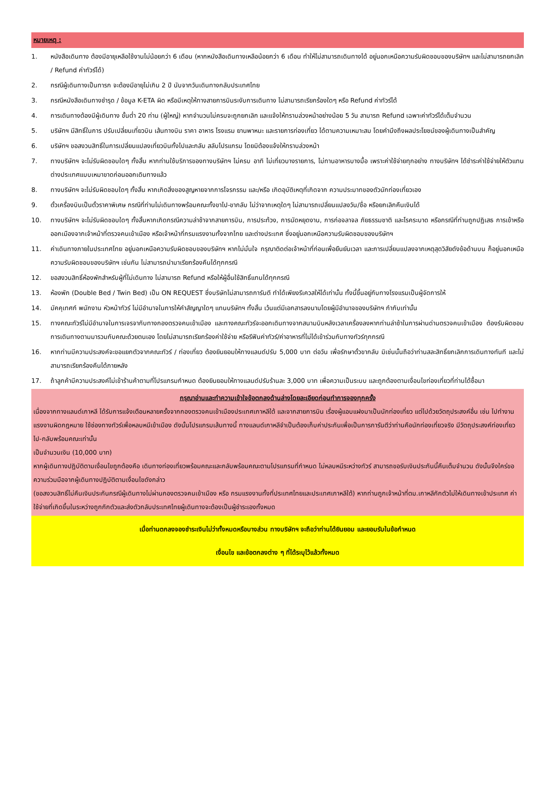หมายเหตุ :
1. หนังสือเดินทาง ต้องมีอายุเหลือใช้งานไม่น้อยกว่า 6 เดือน (หากหนังสือเดินทางเหลือน้อยกว่า 6 เดือน ทำให้ไม่สามารถเดินทางได้ อยู่นอกเหนือความรับผิดชอบของบริษัทฯ และไม่สามารถยกเลิก / Refund ค่าทัวร์ได้)
2. กรณีผู้เดินทางเป็นทารก จะต้องมีอายุไม่เกิน 2 ปี นับจากวันเดินทางกลับประเทศไทย
3. กรณีหนังสือเดินทางชำรุด / ข้อมูล K-ETA ผิด หรือมีเหตุให้ทางสายการบินระงับการเดินทาง ไม่สามารถเรียกร้องใดๆ หรือ Refund ค่าทัวร์ได้
4. การเดินทางต้องมีผู้เดินทาง ขั้นต่ำ 20 ท่าน (ผู้ใหญ่) หากจำนวนไม่ครบจะถูกยกเลิก และแจ้งให้ทราบล่วงหน้าอย่างน้อย 5 วัน สามารถ Refund เฉพาะค่าทัวร์ได้เต็มจำนวน
5. บริษัทฯ มีสิทธิ์ในการ ปรับเปลี่ยนเที่ยวบิน เส้นทางบิน ราคา อาหาร โรงแรม ยานพาหนะ และรายการท่องเที่ยว ได้ตามความเหมาะสม โดยคำนึงถึงผลประโยชน์ของผู้เดินทางเป็นสำคัญ
6. บริษัทฯ ขอสงวนสิทธิ์ในการเปลี่ยนแปลงเที่ยวบินทั้งไปและกลับ สลับโปรแกรม โดยมิต้องแจ้งให้ทราบล่วงหน้า
7. ทางบริษัทฯ จะไม่รับผิดชอบใดๆ ทั้งสิ้น หากท่านใช้บริการของทางบริษัทฯ ไม่ครบ อาทิ ไม่เที่ยวบางรายการ, ไม่ทานอาหารบางมื้อ เพราะค่าใช้จ่ายทุกอย่าง ทางบริษัทฯ ได้ชำระค่าใช้จ่ายให้ตัวแทนต่างประเทศแบบเหมาขาดก่อนออกเดินทางแล้ว
8. ทางบริษัทฯ จะไม่รับผิดชอบใดๆ ทั้งสิ้น หากเกิดสิ่งของสูญหายจากการโจรกรรม และ/หรือ เกิดอุบัติเหตุที่เกิดจาก ความประมาทของตัวนักท่องเที่ยวเอง
9. ตั๋วเครื่องบินเป็นตั๋วราคาพิเศษ กรณีที่ท่านไม่เดินทางพร้อมคณะทั้งขาไป-ขากลับ ไม่ว่าจากเหตุใดๆ ไม่สามารถเปลี่ยนแปลงวัน/ชื่อ หรือยกเลิกคืนเงินได้
10. ทางบริษัทฯ จะไม่รับผิดชอบใดๆ ทั้งสิ้นหากเกิดกรณีความล่าช้าจากสายการบิน, การประท้วง, การนัดหยุดงาน, การก่อจลาจล ภัยธรรมชาติ และโรคระบาด หรือกรณีที่ท่านถูกปฏิเสธ การเข้าหรือออกเมืองจากเจ้าหน้าที่ตรวจคนเข้าเมือง หรือเจ้าหน้าที่กรมแรงงานทั้งจากไทย และต่างประเทศ ซึ่งอยู่นอกเหนือความรับผิดชอบของบริษัทฯ
11. ค่าเดินทางภายในประเทศไทย อยู่นอกเหนือความรับผิดชอบของบริษัทฯ หากไม่มั่นใจ กรุณาติดต่อเจ้าหน้าที่ก่อนเพื่อยืนยันเวลา และการเปลี่ยนแปลงจากเหตุสุดวิสัยดังข้อด้านบน ก็อยู่นอกเหนือความรับผิดชอบของบริษัทฯ เช่นกัน ไม่สามารถนำมาเรียกร้องคืนได้ทุกกรณี
12. ขอสงวนสิทธิ์ห้องพักสำหรับผู้ที่ไม่เดินทาง ไม่สามารถ Refund หรือให้ผู้อื่นใช้สิทธิ์แทนได้ทุกกรณี
13. ห้องพัก (Double Bed / Twin Bed) เป็น ON REQUEST ซึ่งบริษัทไม่สามารถการันตี ทำได้เพียงรีเควสให้ได้เท่านั้น ทั้งนี้ขึ้นอยู่กับทางโรงแรมเป็นผู้จัดการให้
14. มัคคุเทศก์ พนักงาน หัวหน้าทัวร์ ไม่มีอำนาจในการให้คำสัญญาใดๆ แทนบริษัทฯ ทั้งสิ้น เว้นแต่มีเอกสารลงนามโดยผู้มีอำนาจของบริษัทฯ กำกับเท่านั้น
15. ทางคณะทัวร์ไม่มีอำนาจในการเจรจากับทางกองตรวจคนเข้าเมือง และทางคณะทัวร์จะออกเดินทางจากสนามบินหลังเวลาเครื่องลงหากท่านล่าช้าในการผ่านด่านตรวจคนเข้าเมือง ต้องรับผิดชอบการเดินทางตามมารวมกับคณะด้วยตนเอง โดยไม่สามารถเรียกร้องค่าใช้จ่าย หรือรีฟันค่าทัวร์/ค่าอาหารที่ไม่ได้เข้าร่วมกับทางทัวร์ทุกกรณี
16. หากท่านมีความประสงค์จะขอแยกตัวจากคณะทัวร์ / ท่องเที่ยว ต้องยินยอมให้ทางแลนด์ปรับ 5,000 บาท ต่อวัน เพื่อรักษาตั๋วขากลับ มิเช่นนั้นถือว่าท่านสละสิทธิ์ยกเลิกการเดินทางทันที และไม่สามารถเรียกร้องคืนได้ภายหลัง
17. ถ้าลูกค้ามีความประสงค์ไม่เข้าร้านค้าตามที่โปรแกรมกำหนด ต้องยินยอมให้ทางแลนด์ปรับร้านละ 3,000 บาท เพื่อความเป็นระบบ และถูกต้องตามเงื่อนไขท่องเที่ยวที่ท่านได้ซื้อมา
กรุณาอ่านและทำความเข้าใจข้อตกลงด้านล่างโดยละเอียดก่อนทำการจองทุกครั้ง
เนื่องจากทางแลนด์เกาหลี ได้รับการแจ้งเตือนหลายครั้งจากกองตรวจคนเข้าเมืองประเทศเกาหลีใต้ และจากสายการบิน เรื่องผู้แอบแฝงมาเป็นนักท่องเที่ยว แต่ไปด้วยวัตถุประสงค์อื่น เช่น ไปทำงาน แรงงานผิดกฎหมาย ใช้ช่องทางทัวร์เพื่อหลบหนีเข้าเมือง ดังนั้นโปรแกรมเส้นทางนี้ ทางแลนด์เกาหลีจำเป็นต้องเก็บค่าประกันเพื่อเป็นการการันตีว่าท่านคือนักท่องเที่ยวจริง มีวัตถุประสงค์ท่องเที่ยวไป-กลับพร้อมคณะเท่านั้น
เป็นจำนวนเงิน (10,000 บาท)
หากผู้เดินทางปฏิบัติตามเงื่อนไขถูกต้องคือ เดินทางท่องเที่ยวพร้อมคณะและกลับพร้อมคณะตามโปรแกรมที่กำหนด ไม่หลบหนีระหว่างทัวร์ สามารถขอรับเงินประกันนี้คืนเต็มจำนวน ดังนั้นจึงใคร่ขอความร่วมมือจากผู้เดินทางปฏิบัติตามเงื่อนไขดังกล่าว
(ขอสงวนสิทธิ์ไม่คืนเงินประกันกรณีผู้เดินทางไม่ผ่านกองตรวจคนเข้าเมือง หรือ กรมแรงงานทั้งที่ประเทศไทยและประเทศเกาหลีใต้) หากท่านถูกเจ้าหน้าที่ตม.เกาหลีกักตัวไม่ให้เดินทางเข้าประเทศ ค่าใช้จ่ายที่เกิดขึ้นในระหว่างถูกกักตัวและส่งตัวกลับประเทศไทยผู้เดินทางจะต้องเป็นผู้ชำระเองทั้งหมด
เมื่อท่านตกลงจองชำระเงินไม่ว่าทั้งหมดหรือบางส่วน ทางบริษัทฯ จะถือว่าท่านได้ยินยอม และยอมรับในข้อกำหนด
เงื่อนไข และข้อตกลงต่าง ๆ ที่ได้ระบุไว้แล้วทั้งหมด